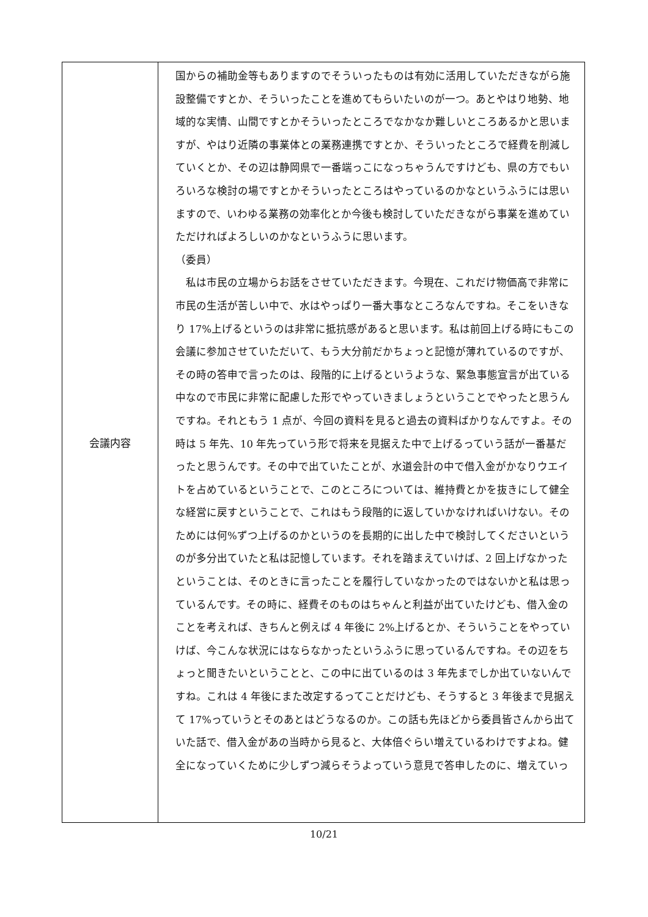| 会議内容 | 国からの補助金等もありますのでそういったものは有効に活用していただきながら施設整備ですとか、そういったことを進めてもらいたいのが一つ。あとやはり地勢、地域的な実情、山間ですとかそういったところでなかなか難しいところあるかと思いますが、やはり近隣の事業体との業務連携ですとか、そういったところで経費を削減していくとか、その辺は静岡県で一番端っこになっちゃうんですけども、県の方でもいろいろな検討の場ですとかそういったところはやっているのかなというふうには思いますので、いわゆる業務の効率化とか今後も検討していただきながら事業を進めていただければよろしいのかなというふうに思います。 （委員） 私は市民の立場からお話をさせていただきます。今現在、これだけ物価高で非常に市民の生活が苦しい中で、水はやっぱり一番大事なところなんですね。そこをいきなり 17%上げるというのは非常に抵抗感があると思います。私は前回上げる時にもこの会議に参加させていただいて、もう大分前だかちょっと記憶が薄れているのですが、その時の答申で言ったのは、段階的に上げるというような、緊急事態宣言が出ている中なので市民に非常に配慮した形でやっていきましょうということでやったと思うんですね。それともう 1 点が、今回の資料を見ると過去の資料ばかりなんですよ。その時は 5 年先、10 年先っていう形で将来を見据えた中で上げるっていう話が一番基だったと思うんです。その中で出ていたことが、水道会計の中で借入金がかなりウエイトを占めているということで、このところについては、維持費とかを抜きにして健全な経営に戻すということで、これはもう段階的に返していかなければいけない。そのためには何%ずつ上げるのかというのを長期的に出した中で検討してくださいというのが多分出ていたと私は記憶しています。それを踏まえていけば、2 回上げなかったということは、そのときに言ったことを履行していなかったのではないかと私は思っているんです。その時に、経費そのものはちゃんと利益が出ていたけども、借入金のことを考えれば、きちんと例えば 4 年後に 2%上げるとか、そういうことをやっていけば、今こんな状況にはならなかったというふうに思っているんですね。その辺をちょっと聞きたいということと、この中に出ているのは 3 年先までしか出ていないんですね。これは 4 年後にまた改定するってことだけども、そうすると 3 年後まで見据えて 17%っていうとそのあとはどうなるのか。この話も先ほどから委員皆さんから出ていた話で、借入金があの当時から見ると、大体倍ぐらい増えているわけですよね。健全になっていくために少しずつ減らそうよっていう意見で答申したのに、増えていっ |
10/21